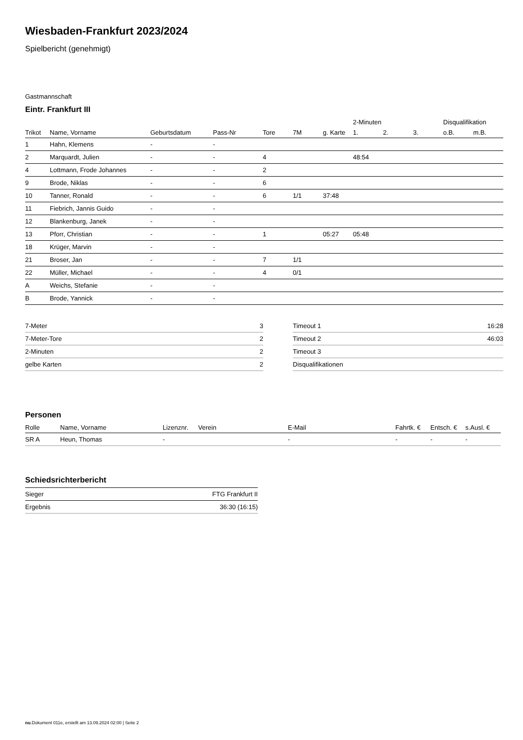Wiesbaden-Frankfurt 2023/2024
Spielbericht (genehmigt)
Gastmannschaft
Eintr. Frankfurt III
| | | | | | | | 2-Minuten | | | Disqualifikation | |
| --- | --- | --- | --- | --- | --- | --- | --- | --- | --- | --- | --- |
| Trikot | Name, Vorname | Geburtsdatum | Pass-Nr | Tore | 7M | g. Karte | 1. | 2. | 3. | o.B. | m.B. |
| 1 | Hahn, Klemens | - | - | | | | | | | | |
| 2 | Marquardt, Julien | - | - | 4 | | | 48:54 | | | | |
| 4 | Lottmann, Frode Johannes | - | - | 2 | | | | | | | |
| 9 | Brode, Niklas | - | - | 6 | | | | | | | |
| 10 | Tanner, Ronald | - | - | 6 | 1/1 | 37:48 | | | | | |
| 11 | Fiebrich, Jannis Guido | - | - | | | | | | | | |
| 12 | Blankenburg, Janek | - | - | | | | | | | | |
| 13 | Pforr, Christian | - | - | 1 | | 05:27 | 05:48 | | | | |
| 18 | Krüger, Marvin | - | - | | | | | | | | |
| 21 | Broser, Jan | - | - | 7 | 1/1 | | | | | | |
| 22 | Müller, Michael | - | - | 4 | 0/1 | | | | | | |
| A | Weichs, Stefanie | - | - | | | | | | | | |
| B | Brode, Yannick | - | - | | | | | | | | |
| 7-Meter | 3 |
| 7-Meter-Tore | 2 |
| 2-Minuten | 2 |
| gelbe Karten | 2 |
| Timeout 1 | 16:28 |
| Timeout 2 | 46:03 |
| Timeout 3 | |
| Disqualifikationen | |
Personen
| Rolle | Name, Vorname | Lizenznr. | Verein | E-Mail | Fahrtk. € | Entsch. € | s.Ausl. € |
| --- | --- | --- | --- | --- | --- | --- | --- |
| SR A | Heun, Thomas | - | | - | - | - | - |
Schiedsrichterbericht
| Sieger | FTG Frankfurt II |
| Ergebnis | 36:30 (16:15) |
nu.Dokument 011e, erstellt am 13.09.2024 02:00 | Seite 2